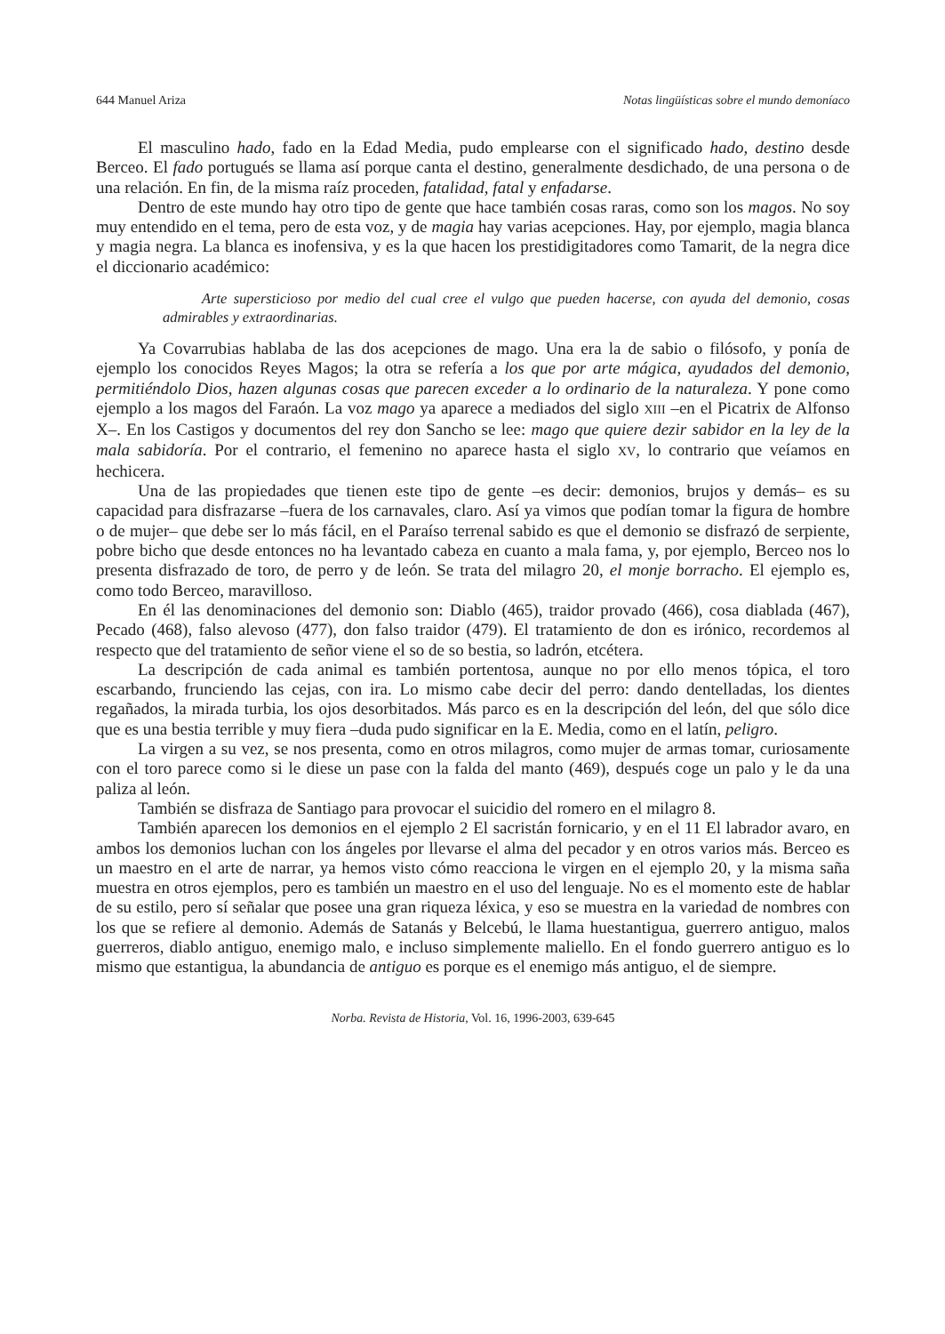644 Manuel Ariza Notas lingüísticas sobre el mundo demoníaco
El masculino hado, fado en la Edad Media, pudo emplearse con el significado hado, destino desde Berceo. El fado portugués se llama así porque canta el destino, generalmente desdichado, de una persona o de una relación. En fin, de la misma raíz proceden, fatalidad, fatal y enfadarse.
Dentro de este mundo hay otro tipo de gente que hace también cosas raras, como son los magos. No soy muy entendido en el tema, pero de esta voz, y de magia hay varias acepciones. Hay, por ejemplo, magia blanca y magia negra. La blanca es inofensiva, y es la que hacen los prestidigitadores como Tamarit, de la negra dice el diccionario académico:
Arte supersticioso por medio del cual cree el vulgo que pueden hacerse, con ayuda del demonio, cosas admirables y extraordinarias.
Ya Covarrubias hablaba de las dos acepciones de mago. Una era la de sabio o filósofo, y ponía de ejemplo los conocidos Reyes Magos; la otra se refería a los que por arte mágica, ayudados del demonio, permitiéndolo Dios, hazen algunas cosas que parecen exceder a lo ordinario de la naturaleza. Y pone como ejemplo a los magos del Faraón. La voz mago ya aparece a mediados del siglo XIII –en el Picatrix de Alfonso X–. En los Castigos y documentos del rey don Sancho se lee: mago que quiere dezir sabidor en la ley de la mala sabidoría. Por el contrario, el femenino no aparece hasta el siglo XV, lo contrario que veíamos en hechicera.
Una de las propiedades que tienen este tipo de gente –es decir: demonios, brujos y demás– es su capacidad para disfrazarse –fuera de los carnavales, claro. Así ya vimos que podían tomar la figura de hombre o de mujer– que debe ser lo más fácil, en el Paraíso terrenal sabido es que el demonio se disfrazó de serpiente, pobre bicho que desde entonces no ha levantado cabeza en cuanto a mala fama, y, por ejemplo, Berceo nos lo presenta disfrazado de toro, de perro y de león. Se trata del milagro 20, el monje borracho. El ejemplo es, como todo Berceo, maravilloso.
En él las denominaciones del demonio son: Diablo (465), traidor provado (466), cosa diablada (467), Pecado (468), falso alevoso (477), don falso traidor (479). El tratamiento de don es irónico, recordemos al respecto que del tratamiento de señor viene el so de so bestia, so ladrón, etcétera.
La descripción de cada animal es también portentosa, aunque no por ello menos tópica, el toro escarbando, frunciendo las cejas, con ira. Lo mismo cabe decir del perro: dando dentelladas, los dientes regañados, la mirada turbia, los ojos desorbitados. Más parco es en la descripción del león, del que sólo dice que es una bestia terrible y muy fiera –duda pudo significar en la E. Media, como en el latín, peligro.
La virgen a su vez, se nos presenta, como en otros milagros, como mujer de armas tomar, curiosamente con el toro parece como si le diese un pase con la falda del manto (469), después coge un palo y le da una paliza al león.
También se disfraza de Santiago para provocar el suicidio del romero en el milagro 8.
También aparecen los demonios en el ejemplo 2 El sacristán fornicario, y en el 11 El labrador avaro, en ambos los demonios luchan con los ángeles por llevarse el alma del pecador y en otros varios más. Berceo es un maestro en el arte de narrar, ya hemos visto cómo reacciona le virgen en el ejemplo 20, y la misma saña muestra en otros ejemplos, pero es también un maestro en el uso del lenguaje. No es el momento este de hablar de su estilo, pero sí señalar que posee una gran riqueza léxica, y eso se muestra en la variedad de nombres con los que se refiere al demonio. Además de Satanás y Belcebú, le llama huestantigua, guerrero antiguo, malos guerreros, diablo antiguo, enemigo malo, e incluso simplemente maliello. En el fondo guerrero antiguo es lo mismo que estantigua, la abundancia de antiguo es porque es el enemigo más antiguo, el de siempre.
Norba. Revista de Historia, Vol. 16, 1996-2003, 639-645